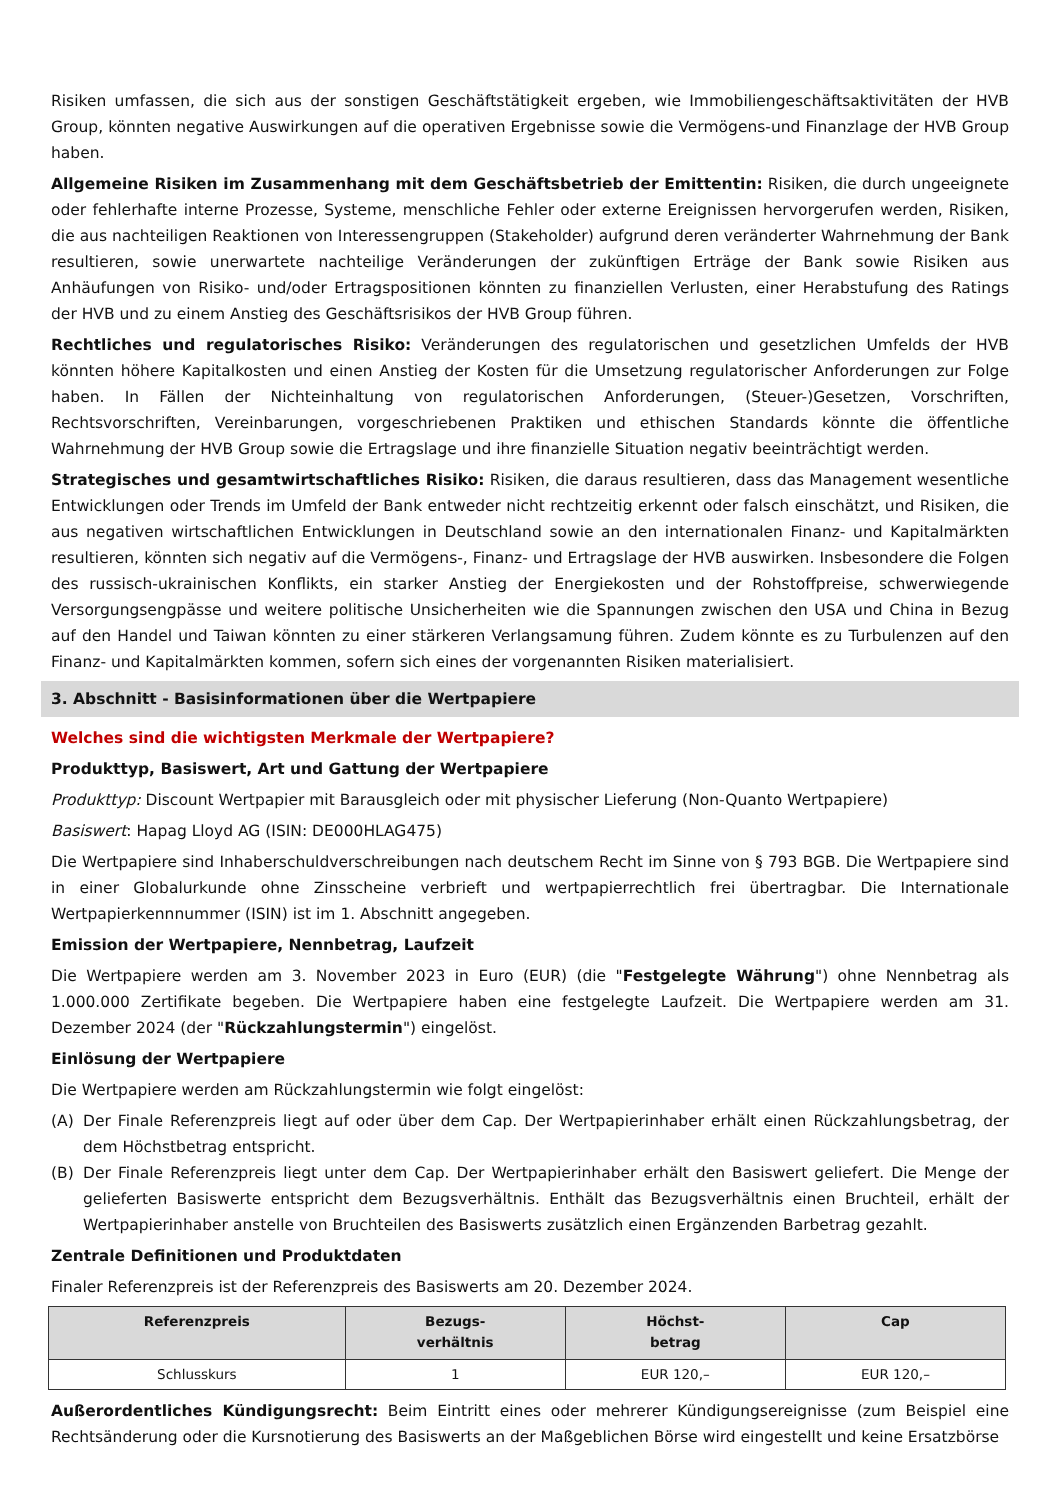Risiken umfassen, die sich aus der sonstigen Geschäftstätigkeit ergeben, wie Immobiliengeschäftsaktivitäten der HVB Group, könnten negative Auswirkungen auf die operativen Ergebnisse sowie die Vermögens-und Finanzlage der HVB Group haben.
Allgemeine Risiken im Zusammenhang mit dem Geschäftsbetrieb der Emittentin: Risiken, die durch ungeeignete oder fehlerhafte interne Prozesse, Systeme, menschliche Fehler oder externe Ereignissen hervorgerufen werden, Risiken, die aus nachteiligen Reaktionen von Interessengruppen (Stakeholder) aufgrund deren veränderter Wahrnehmung der Bank resultieren, sowie unerwartete nachteilige Veränderungen der zukünftigen Erträge der Bank sowie Risiken aus Anhäufungen von Risiko- und/oder Ertragspositionen könnten zu finanziellen Verlusten, einer Herabstufung des Ratings der HVB und zu einem Anstieg des Geschäftsrisikos der HVB Group führen.
Rechtliches und regulatorisches Risiko: Veränderungen des regulatorischen und gesetzlichen Umfelds der HVB könnten höhere Kapitalkosten und einen Anstieg der Kosten für die Umsetzung regulatorischer Anforderungen zur Folge haben. In Fällen der Nichteinhaltung von regulatorischen Anforderungen, (Steuer-)Gesetzen, Vorschriften, Rechtsvorschriften, Vereinbarungen, vorgeschriebenen Praktiken und ethischen Standards könnte die öffentliche Wahrnehmung der HVB Group sowie die Ertragslage und ihre finanzielle Situation negativ beeinträchtigt werden.
Strategisches und gesamtwirtschaftliches Risiko: Risiken, die daraus resultieren, dass das Management wesentliche Entwicklungen oder Trends im Umfeld der Bank entweder nicht rechtzeitig erkennt oder falsch einschätzt, und Risiken, die aus negativen wirtschaftlichen Entwicklungen in Deutschland sowie an den internationalen Finanz- und Kapitalmärkten resultieren, könnten sich negativ auf die Vermögens-, Finanz- und Ertragslage der HVB auswirken. Insbesondere die Folgen des russisch-ukrainischen Konflikts, ein starker Anstieg der Energiekosten und der Rohstoffpreise, schwerwiegende Versorgungsengpässe und weitere politische Unsicherheiten wie die Spannungen zwischen den USA und China in Bezug auf den Handel und Taiwan könnten zu einer stärkeren Verlangsamung führen. Zudem könnte es zu Turbulenzen auf den Finanz- und Kapitalmärkten kommen, sofern sich eines der vorgenannten Risiken materialisiert.
3. Abschnitt - Basisinformationen über die Wertpapiere
Welches sind die wichtigsten Merkmale der Wertpapiere?
Produkttyp, Basiswert, Art und Gattung der Wertpapiere
Produkttyp: Discount Wertpapier mit Barausgleich oder mit physischer Lieferung (Non-Quanto Wertpapiere)
Basiswert: Hapag Lloyd AG (ISIN: DE000HLAG475)
Die Wertpapiere sind Inhaberschuldverschreibungen nach deutschem Recht im Sinne von § 793 BGB. Die Wertpapiere sind in einer Globalurkunde ohne Zinsscheine verbrieft und wertpapierrechtlich frei übertragbar. Die Internationale Wertpapierkennnummer (ISIN) ist im 1. Abschnitt angegeben.
Emission der Wertpapiere, Nennbetrag, Laufzeit
Die Wertpapiere werden am 3. November 2023 in Euro (EUR) (die "Festgelegte Währung") ohne Nennbetrag als 1.000.000 Zertifikate begeben. Die Wertpapiere haben eine festgelegte Laufzeit. Die Wertpapiere werden am 31. Dezember 2024 (der "Rückzahlungstermin") eingelöst.
Einlösung der Wertpapiere
Die Wertpapiere werden am Rückzahlungstermin wie folgt eingelöst:
(A) Der Finale Referenzpreis liegt auf oder über dem Cap. Der Wertpapierinhaber erhält einen Rückzahlungsbetrag, der dem Höchstbetrag entspricht.
(B) Der Finale Referenzpreis liegt unter dem Cap. Der Wertpapierinhaber erhält den Basiswert geliefert. Die Menge der gelieferten Basiswerte entspricht dem Bezugsverhältnis. Enthält das Bezugsverhältnis einen Bruchteil, erhält der Wertpapierinhaber anstelle von Bruchteilen des Basiswerts zusätzlich einen Ergänzenden Barbetrag gezahlt.
Zentrale Definitionen und Produktdaten
Finaler Referenzpreis ist der Referenzpreis des Basiswerts am 20. Dezember 2024.
| Referenzpreis | Bezugs- verhältnis | Höchst- betrag | Cap |
| --- | --- | --- | --- |
| Schlusskurs | 1 | EUR 120,– | EUR 120,– |
Außerordentliches Kündigungsrecht: Beim Eintritt eines oder mehrerer Kündigungsereignisse (zum Beispiel eine Rechtsänderung oder die Kursnotierung des Basiswerts an der Maßgeblichen Börse wird eingestellt und keine Ersatzbörse